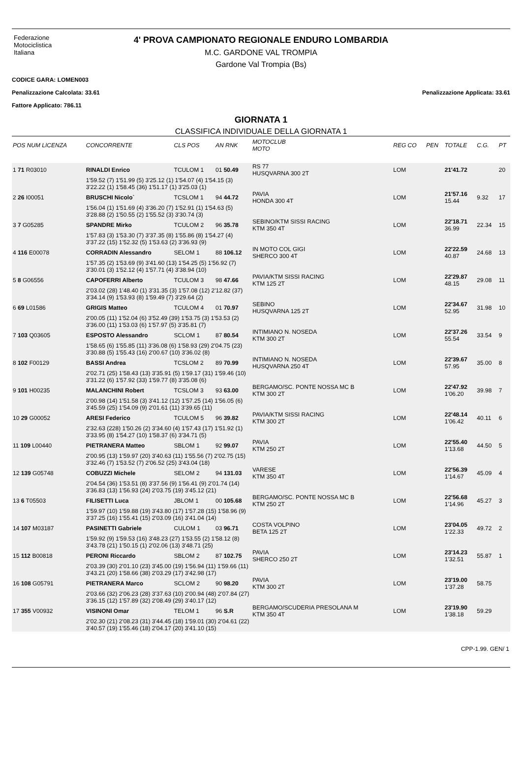Federazione
Motociclistica
Italiana
4' PROVA CAMPIONATO REGIONALE ENDURO LOMBARDIA
M.C. GARDONE VAL TROMPIA
Gardone Val Trompia (Bs)
CODICE GARA: LOMEN003
Penalizzazione Calcolata: 33.61 Penalizzazione Applicata: 33.61
Fattore Applicato: 786.11
GIORNATA 1
CLASSIFICA INDIVIDUALE DELLA GIORNATA 1
| POS NUM LICENZA | CONCORRENTE | CLS POS | AN RNK | MOTOCLUB MOTO | REG CO | PEN | TOTALE | C.G. | PT |
| --- | --- | --- | --- | --- | --- | --- | --- | --- | --- |
| 1 71 R03010 | RINALDI Enrico | TCULOM 1 | 01 50.49 | RS 77 HUSQVARNA 300 2T | LOM | | 21'41.72 | | 20 |
| | 1'59.52 (7) 1'51.99 (5) 3'25.12 (1) 1'54.07 (4) 1'54.15 (3) 3'22.22 (1) 1'58.45 (36) 1'51.17 (1) 3'25.03 (1) | | | | | | | | |
| 2 26 I00051 | BRUSCHI Nicolo` | TCSLOM 1 | 94 44.72 | PAVIA HONDA 300 4T | LOM | | 21'57.16 15.44 | 9.32 | 17 |
| | 1'56.04 (1) 1'51.69 (4) 3'36.20 (7) 1'52.91 (1) 1'54.63 (5) 3'28.88 (2) 1'50.55 (2) 1'55.52 (3) 3'30.74 (3) | | | | | | | | |
| 3 7 G05285 | SPANDRE Mirko | TCULOM 2 | 96 35.78 | SEBINO/KTM SISSI RACING KTM 350 4T | LOM | | 22'18.71 36.99 | 22.34 | 15 |
| | 1'57.83 (3) 1'53.30 (7) 3'37.35 (8) 1'55.86 (8) 1'54.27 (4) 3'37.22 (15) 1'52.32 (5) 1'53.63 (2) 3'36.93 (9) | | | | | | | | |
| 4 116 E00078 | CORRADIN Alessandro | SELOM 1 | 88 106.12 | IN MOTO COL GIGI SHERCO 300 4T | LOM | | 22'22.59 40.87 | 24.68 | 13 |
| | 1'57.35 (2) 1'53.69 (9) 3'41.60 (13) 1'54.25 (5) 1'56.92 (7) 3'30.01 (3) 1'52.12 (4) 1'57.71 (4) 3'38.94 (10) | | | | | | | | |
| 5 8 G06556 | CAPOFERRI Alberto | TCULOM 3 | 98 47.66 | PAVIA/KTM SISSI RACING KTM 125 2T | LOM | | 22'29.87 48.15 | 29.08 | 11 |
| | 2'03.02 (28) 1'48.40 (1) 3'31.35 (3) 1'57.08 (12) 2'12.82 (37) 3'34.14 (9) 1'53.93 (8) 1'59.49 (7) 3'29.64 (2) | | | | | | | | |
| 6 69 L01586 | GRIGIS Matteo | TCULOM 4 | 01 70.97 | SEBINO HUSQVARNA 125 2T | LOM | | 22'34.67 52.95 | 31.98 | 10 |
| | 2'00.05 (11) 1'52.04 (6) 3'52.49 (39) 1'53.75 (3) 1'53.53 (2) 3'36.00 (11) 1'53.03 (6) 1'57.97 (5) 3'35.81 (7) | | | | | | | | |
| 7 103 Q03605 | ESPOSTO Alessandro | SCLOM 1 | 87 80.54 | INTIMIANO N. NOSEDA KTM 300 2T | LOM | | 22'37.26 55.54 | 33.54 | 9 |
| | 1'58.65 (6) 1'55.85 (11) 3'36.08 (6) 1'58.93 (29) 2'04.75 (23) 3'30.88 (5) 1'55.43 (16) 2'00.67 (10) 3'36.02 (8) | | | | | | | | |
| 8 102 F00129 | BASSI Andrea | TCSLOM 2 | 89 70.99 | INTIMIANO N. NOSEDA HUSQVARNA 250 4T | LOM | | 22'39.67 57.95 | 35.00 | 8 |
| | 2'02.71 (25) 1'58.43 (13) 3'35.91 (5) 1'59.17 (31) 1'59.46 (10) 3'31.22 (6) 1'57.92 (33) 1'59.77 (8) 3'35.08 (6) | | | | | | | | |
| 9 101 H00235 | MALANCHINI Robert | TCSLOM 3 | 93 63.00 | BERGAMO/SC. PONTE NOSSA MC B KTM 300 2T | LOM | | 22'47.92 1'06.20 | 39.98 | 7 |
| | 2'00.98 (14) 1'51.58 (3) 3'41.12 (12) 1'57.25 (14) 1'56.05 (6) 3'45.59 (25) 1'54.09 (9) 2'01.61 (11) 3'39.65 (11) | | | | | | | | |
| 10 29 G00052 | ARESI Federico | TCULOM 5 | 96 39.82 | PAVIA/KTM SISSI RACING KTM 300 2T | LOM | | 22'48.14 1'06.42 | 40.11 | 6 |
| | 2'32.63 (228) 1'50.26 (2) 3'34.60 (4) 1'57.43 (17) 1'51.92 (1) 3'33.95 (8) 1'54.27 (10) 1'58.37 (6) 3'34.71 (5) | | | | | | | | |
| 11 109 L00440 | PIETRANERA Matteo | SBLOM 1 | 92 99.07 | PAVIA KTM 250 2T | LOM | | 22'55.40 1'13.68 | 44.50 | 5 |
| | 2'00.95 (13) 1'59.97 (20) 3'40.63 (11) 1'55.56 (7) 2'02.75 (15) 3'32.46 (7) 1'53.52 (7) 2'06.52 (25) 3'43.04 (18) | | | | | | | | |
| 12 139 G05748 | COBUZZI Michele | SELOM 2 | 94 131.03 | VARESE KTM 350 4T | LOM | | 22'56.39 1'14.67 | 45.09 | 4 |
| | 2'04.54 (36) 1'53.51 (8) 3'37.56 (9) 1'56.41 (9) 2'01.74 (14) 3'36.83 (13) 1'56.93 (24) 2'03.75 (19) 3'45.12 (21) | | | | | | | | |
| 13 6 T05503 | FILISETTI Luca | JBLOM 1 | 00 105.68 | BERGAMO/SC. PONTE NOSSA MC B KTM 250 2T | LOM | | 22'56.68 1'14.96 | 45.27 | 3 |
| | 1'59.97 (10) 1'59.88 (19) 3'43.80 (17) 1'57.28 (15) 1'58.96 (9) 3'37.25 (16) 1'55.41 (15) 2'03.09 (16) 3'41.04 (14) | | | | | | | | |
| 14 107 M03187 | PASINETTI Gabriele | CULOM 1 | 03 96.71 | COSTA VOLPINO BETA 125 2T | LOM | | 23'04.05 1'22.33 | 49.72 | 2 |
| | 1'59.92 (9) 1'59.53 (16) 3'48.23 (27) 1'53.55 (2) 1'58.12 (8) 3'43.78 (21) 1'50.15 (1) 2'02.06 (13) 3'48.71 (25) | | | | | | | | |
| 15 112 B00818 | PERONI Riccardo | SBLOM 2 | 87 102.75 | PAVIA SHERCO 250 2T | LOM | | 23'14.23 1'32.51 | 55.87 | 1 |
| | 2'03.39 (30) 2'01.10 (23) 3'45.00 (19) 1'56.94 (11) 1'59.66 (11) 3'43.21 (20) 1'58.66 (38) 2'03.29 (17) 3'42.98 (17) | | | | | | | | |
| 16 108 G05791 | PIETRANERA Marco | SCLOM 2 | 90 98.20 | PAVIA KTM 300 2T | LOM | | 23'19.00 1'37.28 | 58.75 | |
| | 2'03.66 (32) 2'06.23 (28) 3'37.63 (10) 2'00.94 (48) 2'07.84 (27) 3'36.15 (12) 1'57.89 (32) 2'08.49 (29) 3'40.17 (12) | | | | | | | | |
| 17 355 V00932 | VISINONI Omar | TELOM 1 | 96 S.R | BERGAMO/SCUDERIA PRESOLANA M KTM 350 4T | LOM | | 23'19.90 1'38.18 | 59.29 | |
| | 2'02.30 (21) 2'08.23 (31) 3'44.45 (18) 1'59.01 (30) 2'04.61 (22) 3'40.57 (19) 1'55.46 (18) 2'04.17 (20) 3'41.10 (15) | | | | | | | | |
CPP-1.99. GEN/ 1